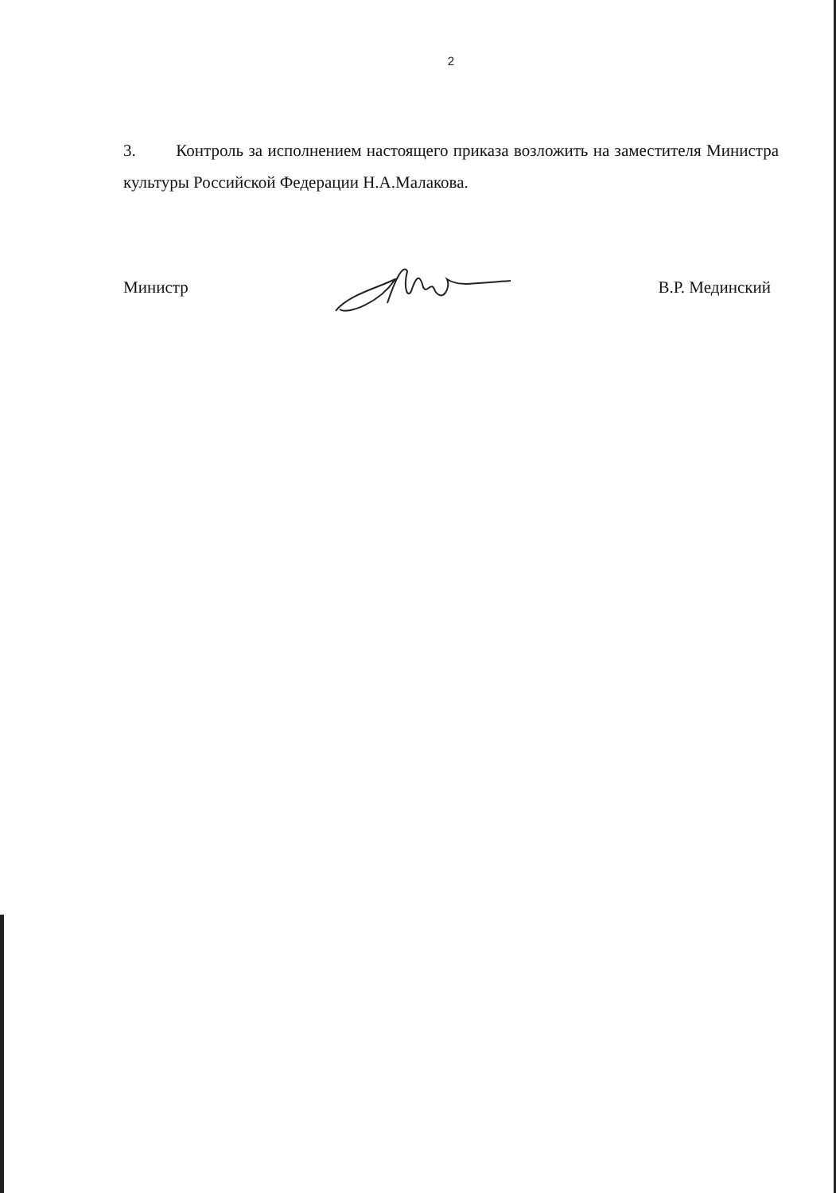2
3. Контроль за исполнением настоящего приказа возложить на заместителя Министра культуры Российской Федерации Н.А.Малакова.
Министр В.Р. Мединский